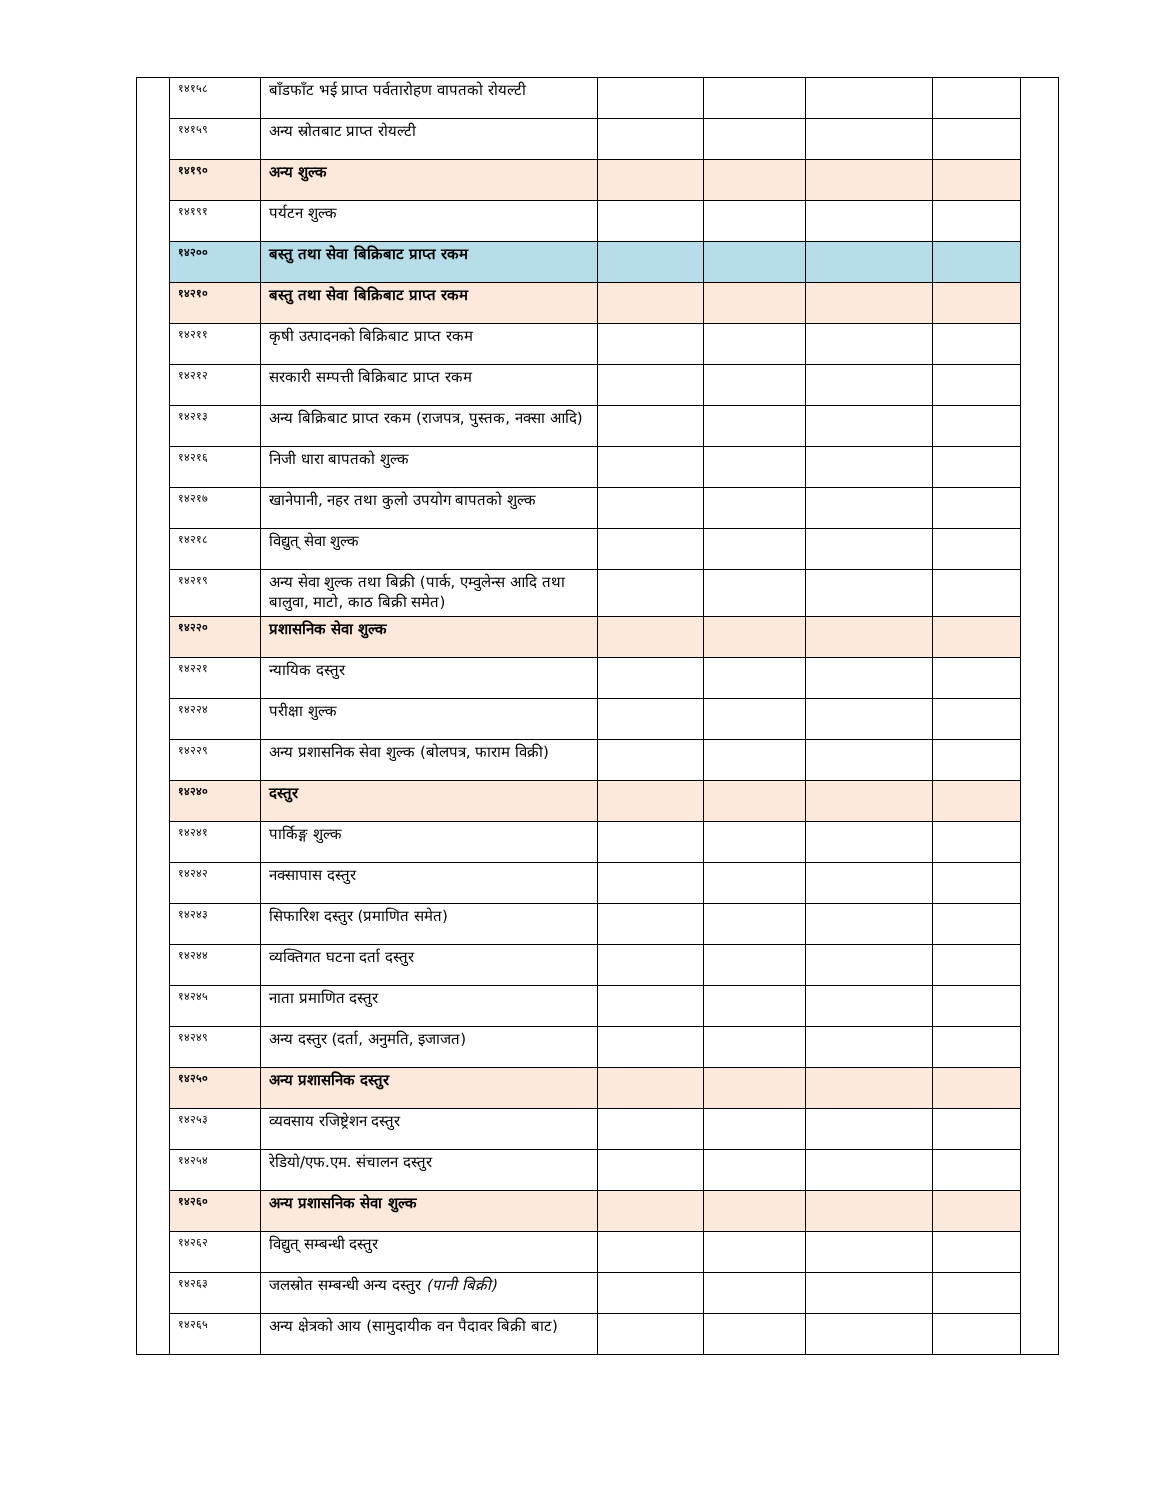| | १४१५८ | बाँडफाँट भई प्राप्त पर्वतारोहण वापतको रोयल्टी | | | | | |
| | १४१५९ | अन्य स्रोतबाट प्राप्त रोयल्टी | | | | | |
| | १४१९० | अन्य शुल्क | | | | | |
| | १४१९१ | पर्यटन शुल्क | | | | | |
| | १४२०० | बस्तु तथा सेवा बिक्रिबाट प्राप्त रकम | | | | | |
| | १४२१० | बस्तु तथा सेवा बिक्रिबाट प्राप्त रकम | | | | | |
| | १४२११ | कृषी उत्पादनको बिक्रिबाट प्राप्त रकम | | | | | |
| | १४२१२ | सरकारी सम्पत्ती बिक्रिबाट प्राप्त रकम | | | | | |
| | १४२१३ | अन्य बिक्रिबाट प्राप्त रकम (राजपत्र, पुस्तक, नक्सा आदि) | | | | | |
| | १४२१६ | निजी धारा बापतको शुल्क | | | | | |
| | १४२१७ | खानेपानी, नहर तथा कुलो उपयोग बापतको शुल्क | | | | | |
| | १४२१८ | विद्युत् सेवा शुल्क | | | | | |
| | १४२१९ | अन्य सेवा शुल्क तथा बिक्री (पार्क, एम्वुलेन्स आदि तथा बालुवा, माटो, काठ बिक्री समेत) | | | | | |
| | १४२२० | प्रशासनिक सेवा शुल्क | | | | | |
| | १४२२१ | न्यायिक दस्तुर | | | | | |
| | १४२२४ | परीक्षा शुल्क | | | | | |
| | १४२२९ | अन्य प्रशासनिक सेवा शुल्क (बोलपत्र, फाराम विक्री) | | | | | |
| | १४२४० | दस्तुर | | | | | |
| | १४२४१ | पार्किङ्ग शुल्क | | | | | |
| | १४२४२ | नक्सापास दस्तुर | | | | | |
| | १४२४३ | सिफारिश दस्तुर (प्रमाणित समेत) | | | | | |
| | १४२४४ | व्यक्तिगत घटना दर्ता दस्तुर | | | | | |
| | १४२४५ | नाता प्रमाणित दस्तुर | | | | | |
| | १४२४९ | अन्य दस्तुर (दर्ता, अनुमति, इजाजत) | | | | | |
| | १४२५० | अन्य प्रशासनिक दस्तुर | | | | | |
| | १४२५३ | व्यवसाय रजिष्ट्रेशन दस्तुर | | | | | |
| | १४२५४ | रेडियो/एफ.एम. संचालन दस्तुर | | | | | |
| | १४२६० | अन्य प्रशासनिक सेवा शुल्क | | | | | |
| | १४२६२ | विद्युत् सम्बन्धी दस्तुर | | | | | |
| | १४२६३ | जलस्रोत सम्बन्धी अन्य दस्तुर (पानी बिक्री) | | | | | |
| | १४२६५ | अन्य क्षेत्रको आय (सामुदायीक वन पैदावर बिक्री बाट) | | | | | |